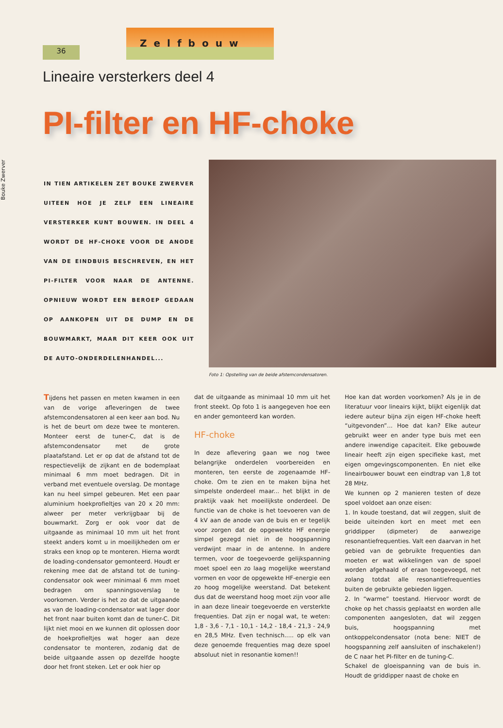36
Zelfbouw
Lineaire versterkers deel 4
PI-filter en HF-choke
Bouke Zwerver
IN TIEN ARTIKELEN ZET BOUKE ZWERVER UITEEN HOE JE ZELF EEN LINEAIRE VERSTERKER KUNT BOUWEN. IN DEEL 4 WORDT DE HF-CHOKE VOOR DE ANODE VAN DE EINDBUIS BESCHREVEN, EN HET PI-FILTER VOOR NAAR DE ANTENNE. OPNIEUW WORDT EEN BEROEP GEDAAN OP AANKOPEN UIT DE DUMP EN DE BOUWMARKT, MAAR DIT KEER OOK UIT DE AUTO-ONDERDELENHANDEL...
Foto 1: Opstelling van de beide afstemcondensatoren.
Tijdens het passen en meten kwamen in een van de vorige afleveringen de twee afstemcondensatoren al een keer aan bod. Nu is het de beurt om deze twee te monteren. Monteer eerst de tuner-C, dat is de afstemcondensator met de grote plaatafstand. Let er op dat de afstand tot de respectievelijk de zijkant en de bodemplaat minimaal 6 mm moet bedragen. Dit in verband met eventuele overslag. De montage kan nu heel simpel gebeuren. Met een paar aluminium hoekprofieltjes van 20 x 20 mm: alweer per meter verkrijgbaar bij de bouwmarkt. Zorg er ook voor dat de uitgaande as minimaal 10 mm uit het front steekt anders komt u in moeilijkheden om er straks een knop op te monteren. Hierna wordt de loading-condensator gemonteerd. Houdt er rekening mee dat de afstand tot de tuning-condensator ook weer minimaal 6 mm moet bedragen om spanningsoverslag te voorkomen. Verder is het zo dat de uitgaande as van de loading-condensator wat lager door het front naar buiten komt dan de tuner-C. Dit lijkt niet mooi en we kunnen dit oplossen door de hoekprofieltjes wat hoger aan deze condensator te monteren, zodanig dat de beide uitgaande assen op dezelfde hoogte door het front steken. Let er ook hier op
dat de uitgaande as minimaal 10 mm uit het front steekt. Op foto 1 is aangegeven hoe een en ander gemonteerd kan worden.
HF-choke
In deze aflevering gaan we nog twee belangrijke onderdelen voorbereiden en monteren, ten eerste de zogenaamde HF-choke. Om te zien en te maken bijna het simpelste onderdeel maar... het blijkt in de praktijk vaak het moeilijkste onderdeel. De functie van de choke is het toevoeren van de 4 kV aan de anode van de buis en er tegelijk voor zorgen dat de opgewekte HF energie simpel gezegd niet in de hoogspanning verdwijnt maar in de antenne. In andere termen, voor de toegevoerde gelijkspanning moet spoel een zo laag mogelijke weerstand vormen en voor de opgewekte HF-energie een zo hoog mogelijke weerstand. Dat betekent dus dat de weerstand hoog moet zijn voor alle in aan deze lineair toegevoerde en versterkte frequenties. Dat zijn er nogal wat, te weten: 1,8 - 3,6 - 7,1 - 10,1 - 14,2 - 18,4 - 21,3 - 24,9 en 28,5 MHz. Even technisch..... op elk van deze genoemde frequenties mag deze spoel absoluut niet in resonantie komen!!
Hoe kan dat worden voorkomen? Als je in de literatuur voor lineairs kijkt, blijkt eigenlijk dat iedere auteur bijna zijn eigen HF-choke heeft “uitgevonden”... Hoe dat kan? Elke auteur gebruikt weer en ander type buis met een andere inwendige capaciteit. Elke gebouwde lineair heeft zijn eigen specifieke kast, met eigen omgevingscomponenten. En niet elke lineairbouwer bouwt een eindtrap van 1,8 tot 28 MHz.
We kunnen op 2 manieren testen of deze spoel voldoet aan onze eisen:
1. In koude toestand, dat wil zeggen, sluit de beide uiteinden kort en meet met een griddipper (dipmeter) de aanwezige resonantiefrequenties. Valt een daarvan in het gebied van de gebruikte frequenties dan moeten er wat wikkelingen van de spoel worden afgehaald of eraan toegevoegd, net zolang totdat alle resonantiefrequenties buiten de gebruikte gebieden liggen.
2. In “warme” toestand. Hiervoor wordt de choke op het chassis geplaatst en worden alle componenten aangesloten, dat wil zeggen buis, hoogspanning met ontkoppelcondensator (nota bene: NIET de hoogspanning zelf aansluiten of inschakelen!) de C naar het PI-filter en de tuning-C.
Schakel de gloeispanning van de buis in. Houdt de griddipper naast de choke en